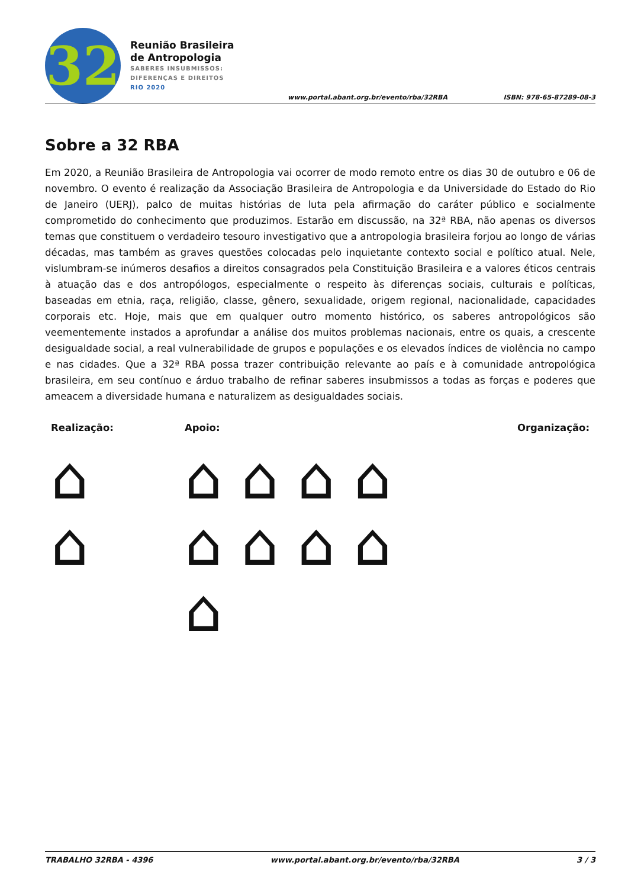32
Reunião Brasileira
de Antropologia
SABERES INSUBMISSOS:
DIFERENÇAS E DIREITOS
RIO 2020
www.portal.abant.org.br/evento/rba/32RBA
ISBN: 978-65-87289-08-3
Sobre a 32 RBA
Em 2020, a Reunião Brasileira de Antropologia vai ocorrer de modo remoto entre os dias 30 de outubro e 06 de novembro. O evento é realização da Associação Brasileira de Antropologia e da Universidade do Estado do Rio de Janeiro (UERJ), palco de muitas histórias de luta pela afirmação do caráter público e socialmente comprometido do conhecimento que produzimos. Estarão em discussão, na 32ª RBA, não apenas os diversos temas que constituem o verdadeiro tesouro investigativo que a antropologia brasileira forjou ao longo de várias décadas, mas também as graves questões colocadas pelo inquietante contexto social e político atual. Nele, vislumbram-se inúmeros desafios a direitos consagrados pela Constituição Brasileira e a valores éticos centrais à atuação das e dos antropólogos, especialmente o respeito às diferenças sociais, culturais e políticas, baseadas em etnia, raça, religião, classe, gênero, sexualidade, origem regional, nacionalidade, capacidades corporais etc. Hoje, mais que em qualquer outro momento histórico, os saberes antropológicos são veementemente instados a aprofundar a análise dos muitos problemas nacionais, entre os quais, a crescente desigualdade social, a real vulnerabilidade de grupos e populações e os elevados índices de violência no campo e nas cidades. Que a 32ª RBA possa trazer contribuição relevante ao país e à comunidade antropológica brasileira, em seu contínuo e árduo trabalho de refinar saberes insubmissos a todas as forças e poderes que ameacem a diversidade humana e naturalizem as desigualdades sociais.
Realização:
⌂
⌂
Apoio:
⌂ ⌂ ⌂ ⌂
⌂ ⌂ ⌂ ⌂
⌂
Organização:
TRABALHO 32RBA - 4396 www.portal.abant.org.br/evento/rba/32RBA 3 / 3